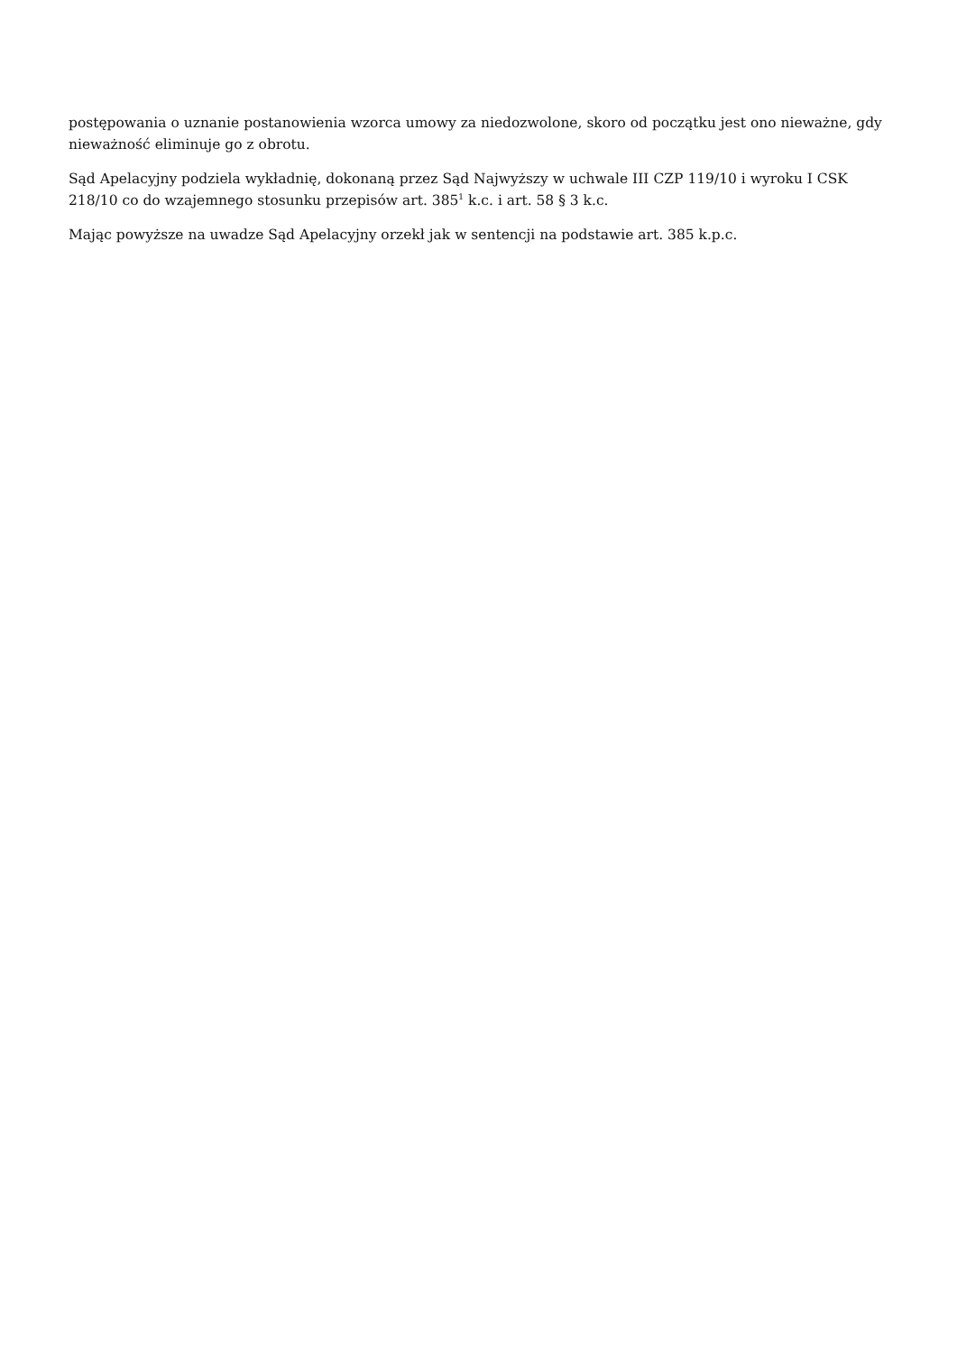postępowania o uznanie postanowienia wzorca umowy za niedozwolone, skoro od początku jest ono nieważne, gdy nieważność eliminuje go z obrotu.
Sąd Apelacyjny podziela wykładnię, dokonaną przez Sąd Najwyższy w uchwale III CZP 119/10 i wyroku I CSK 218/10 co do wzajemnego stosunku przepisów art. 385<sup>1</sup> k.c. i art. 58 § 3 k.c.
Mając powyższe na uwadze Sąd Apelacyjny orzekł jak w sentencji na podstawie art. 385 k.p.c.